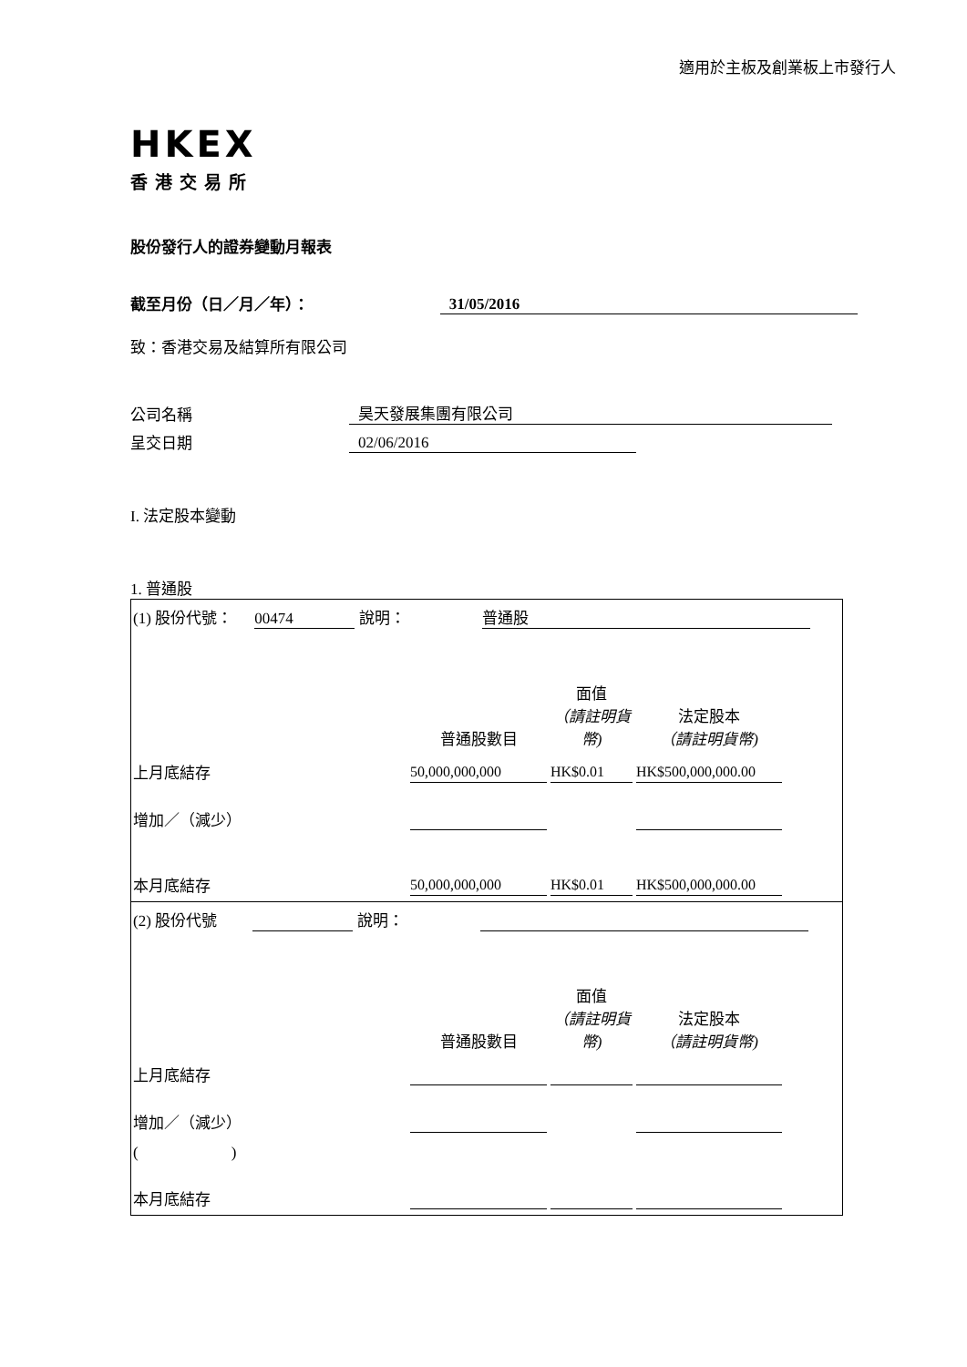適用於主板及創業板上市發行人
HKEX
香港交易所
股份發行人的證券變動月報表
截至月份（日／月／年）： 31/05/2016
致：香港交易及結算所有限公司
公司名稱 昊天發展集團有限公司
呈交日期 02/06/2016
I. 法定股本變動
1. 普通股
| (1) 股份代號： 00474 說明： 普通股 | | | | |
| | 普通股數目 | 面值 （請註明貨幣) | 法定股本 （請註明貨幣) | |
| 上月底結存 | 50,000,000,000 | HK$0.01 | HK$500,000,000.00 | |
| 增加／（減少） | | | | |
| 本月底結存 | 50,000,000,000 | HK$0.01 | HK$500,000,000.00 | |
| (2) 股份代號 說明： | | | | |
| | 普通股數目 | 面值 （請註明貨幣) | 法定股本 （請註明貨幣) | |
| 上月底結存 | | | | |
| 增加／（減少） | | | | |
| ( ) | | | | |
| 本月底結存 | | | | |